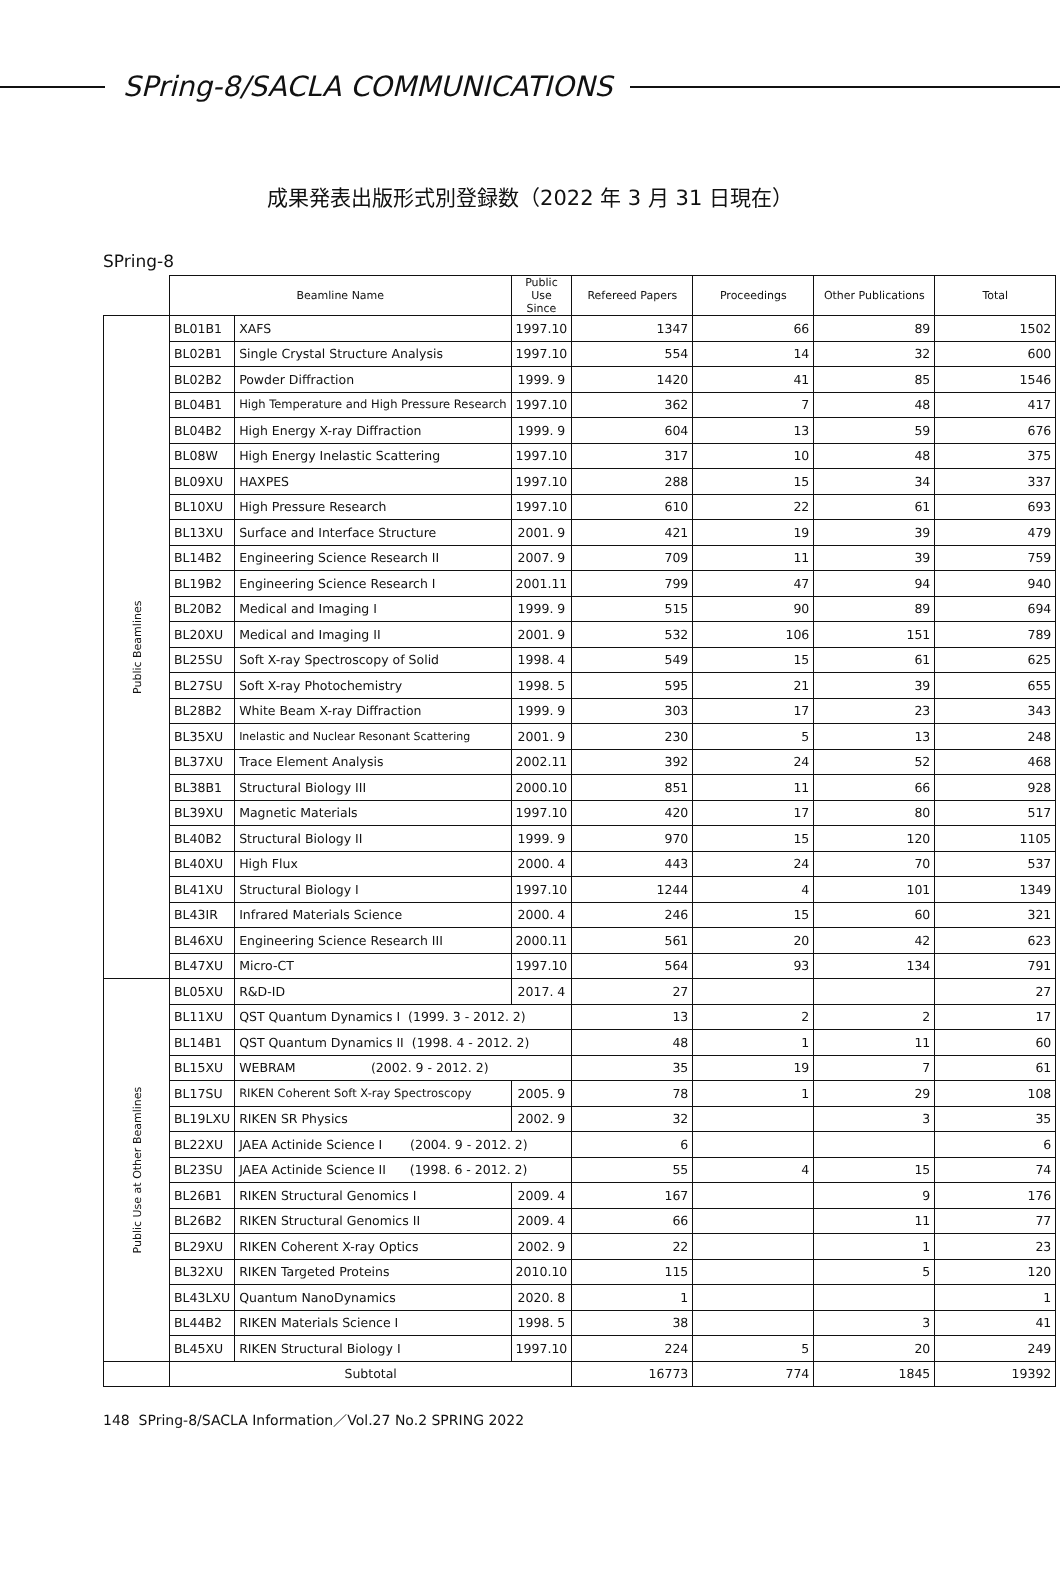SPring-8/SACLA COMMUNICATIONS
成果発表出版形式別登録数（2022 年 3 月 31 日現在）
SPring-8
| | Beamline Name | | Public Use Since | Refereed Papers | Proceedings | Other Publications | Total |
| --- | --- | --- | --- | --- | --- | --- | --- |
| Public Beamlines | BL01B1 | XAFS | 1997.10 | 1347 | 66 | 89 | 1502 |
| | BL02B1 | Single Crystal Structure Analysis | 1997.10 | 554 | 14 | 32 | 600 |
| | BL02B2 | Powder Diffraction | 1999. 9 | 1420 | 41 | 85 | 1546 |
| | BL04B1 | High Temperature and High Pressure Research | 1997.10 | 362 | 7 | 48 | 417 |
| | BL04B2 | High Energy X-ray Diffraction | 1999. 9 | 604 | 13 | 59 | 676 |
| | BL08W | High Energy Inelastic Scattering | 1997.10 | 317 | 10 | 48 | 375 |
| | BL09XU | HAXPES | 1997.10 | 288 | 15 | 34 | 337 |
| | BL10XU | High Pressure Research | 1997.10 | 610 | 22 | 61 | 693 |
| | BL13XU | Surface and Interface Structure | 2001. 9 | 421 | 19 | 39 | 479 |
| | BL14B2 | Engineering Science Research II | 2007. 9 | 709 | 11 | 39 | 759 |
| | BL19B2 | Engineering Science Research I | 2001.11 | 799 | 47 | 94 | 940 |
| | BL20B2 | Medical and Imaging I | 1999. 9 | 515 | 90 | 89 | 694 |
| | BL20XU | Medical and Imaging II | 2001. 9 | 532 | 106 | 151 | 789 |
| | BL25SU | Soft X-ray Spectroscopy of Solid | 1998. 4 | 549 | 15 | 61 | 625 |
| | BL27SU | Soft X-ray Photochemistry | 1998. 5 | 595 | 21 | 39 | 655 |
| | BL28B2 | White Beam X-ray Diffraction | 1999. 9 | 303 | 17 | 23 | 343 |
| | BL35XU | Inelastic and Nuclear Resonant Scattering | 2001. 9 | 230 | 5 | 13 | 248 |
| | BL37XU | Trace Element Analysis | 2002.11 | 392 | 24 | 52 | 468 |
| | BL38B1 | Structural Biology III | 2000.10 | 851 | 11 | 66 | 928 |
| | BL39XU | Magnetic Materials | 1997.10 | 420 | 17 | 80 | 517 |
| | BL40B2 | Structural Biology II | 1999. 9 | 970 | 15 | 120 | 1105 |
| | BL40XU | High Flux | 2000. 4 | 443 | 24 | 70 | 537 |
| | BL41XU | Structural Biology I | 1997.10 | 1244 | 4 | 101 | 1349 |
| | BL43IR | Infrared Materials Science | 2000. 4 | 246 | 15 | 60 | 321 |
| | BL46XU | Engineering Science Research III | 2000.11 | 561 | 20 | 42 | 623 |
| | BL47XU | Micro-CT | 1997.10 | 564 | 93 | 134 | 791 |
| Public Use at Other Beamlines | BL05XU | R&D-ID | 2017. 4 | 27 | | | 27 |
| | BL11XU | QST Quantum Dynamics I (1999. 3 - 2012. 2) | | 13 | 2 | 2 | 17 |
| | BL14B1 | QST Quantum Dynamics II (1998. 4 - 2012. 2) | | 48 | 1 | 11 | 60 |
| | BL15XU | WEBRAM (2002. 9 - 2012. 2) | | 35 | 19 | 7 | 61 |
| | BL17SU | RIKEN Coherent Soft X-ray Spectroscopy | 2005. 9 | 78 | 1 | 29 | 108 |
| | BL19LXU | RIKEN SR Physics | 2002. 9 | 32 | | 3 | 35 |
| | BL22XU | JAEA Actinide Science I (2004. 9 - 2012. 2) | | 6 | | | 6 |
| | BL23SU | JAEA Actinide Science II (1998. 6 - 2012. 2) | | 55 | 4 | 15 | 74 |
| | BL26B1 | RIKEN Structural Genomics I | 2009. 4 | 167 | | 9 | 176 |
| | BL26B2 | RIKEN Structural Genomics II | 2009. 4 | 66 | | 11 | 77 |
| | BL29XU | RIKEN Coherent X-ray Optics | 2002. 9 | 22 | | 1 | 23 |
| | BL32XU | RIKEN Targeted Proteins | 2010.10 | 115 | | 5 | 120 |
| | BL43LXU | Quantum NanoDynamics | 2020. 8 | 1 | | | 1 |
| | BL44B2 | RIKEN Materials Science I | 1998. 5 | 38 | | 3 | 41 |
| | BL45XU | RIKEN Structural Biology I | 1997.10 | 224 | 5 | 20 | 249 |
| | Subtotal | | | 16773 | 774 | 1845 | 19392 |
148 SPring-8/SACLA Information／Vol.27 No.2 SPRING 2022